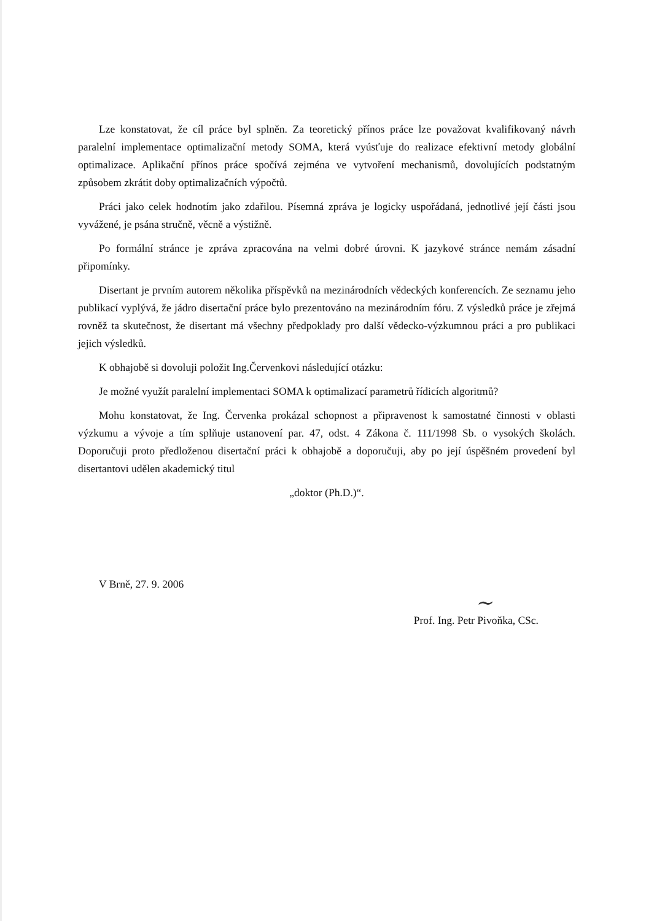Lze konstatovat, že cíl práce byl splněn. Za teoretický přínos práce lze považovat kvalifikovaný návrh paralelní implementace optimalizační metody SOMA, která vyúsťuje do realizace efektivní metody globální optimalizace. Aplikační přínos práce spočívá zejména ve vytvoření mechanismů, dovolujících podstatným způsobem zkrátit doby optimalizačních výpočtů.
Práci jako celek hodnotím jako zdařilou. Písemná zpráva je logicky uspořádaná, jednotlivé její části jsou vyvážené, je psána stručně, věcně a výstižně.
Po formální stránce je zpráva zpracována na velmi dobré úrovni. K jazykové stránce nemám zásadní připomínky.
Disertant je prvním autorem několika příspěvků na mezinárodních vědeckých konferencích. Ze seznamu jeho publikací vyplývá, že jádro disertační práce bylo prezentováno na mezinárodním fóru. Z výsledků práce je zřejmá rovněž ta skutečnost, že disertant má všechny předpoklady pro další vědecko-výzkumnou práci a pro publikaci jejich výsledků.
K obhajobě si dovoluji položit Ing.Červenkovi následující otázku:
Je možné využít paralelní implementaci SOMA k optimalizací parametrů řídicích algoritmů?
Mohu konstatovat, že Ing. Červenka prokázal schopnost a připravenost k samostatné činnosti v oblasti výzkumu a vývoje a tím splňuje ustanovení par. 47, odst. 4 Zákona č. 111/1998 Sb. o vysokých školách. Doporučuji proto předloženou disertační práci k obhajobě a doporučuji, aby po její úspěšném provedení byl disertantovi udělen akademický titul
„doktor (Ph.D.)“.
V Brně, 27. 9. 2006
~
Prof. Ing. Petr Pivoňka, CSc.